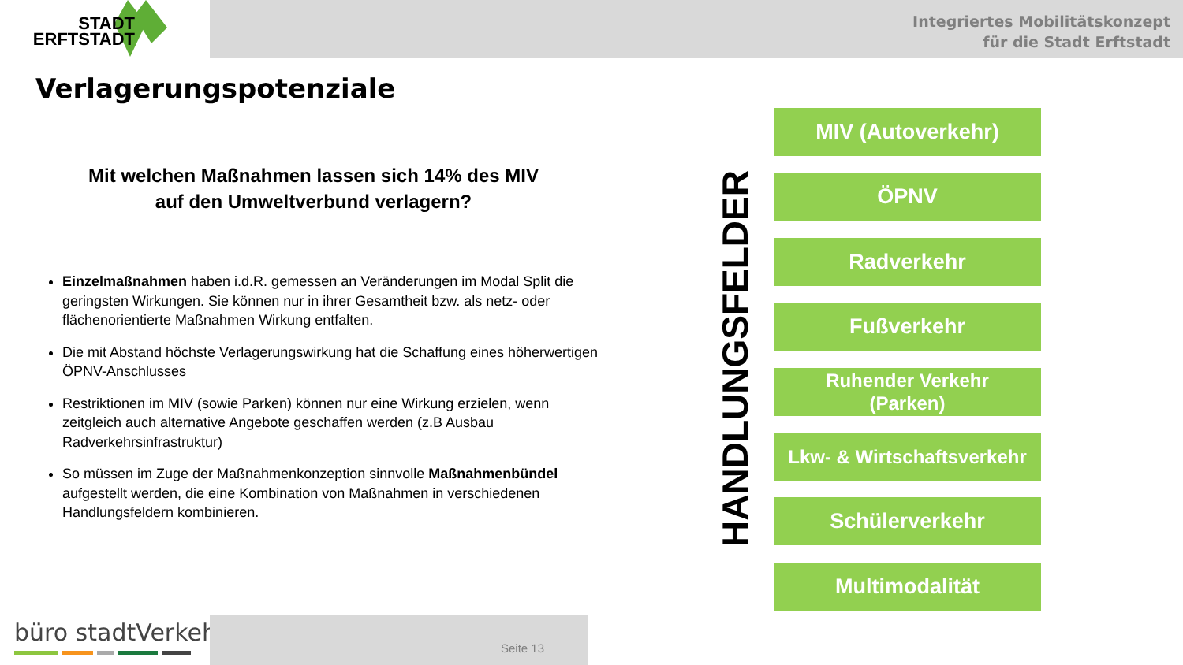Integriertes Mobilitätskonzept
für die Stadt Erftstadt
STADT
ERFTSTADT
Verlagerungspotenziale
Mit welchen Maßnahmen lassen sich 14% des MIV
auf den Umweltverbund verlagern?
Einzelmaßnahmen haben i.d.R. gemessen an Veränderungen im Modal Split die geringsten Wirkungen. Sie können nur in ihrer Gesamtheit bzw. als netz- oder flächenorientierte Maßnahmen Wirkung entfalten.
Die mit Abstand höchste Verlagerungswirkung hat die Schaffung eines höherwertigen ÖPNV-Anschlusses
Restriktionen im MIV (sowie Parken) können nur eine Wirkung erzielen, wenn zeitgleich auch alternative Angebote geschaffen werden (z.B Ausbau Radverkehrsinfrastruktur)
So müssen im Zuge der Maßnahmenkonzeption sinnvolle Maßnahmenbündel aufgestellt werden, die eine Kombination von Maßnahmen in verschiedenen Handlungsfeldern kombinieren.
HANDLUNGSFELDER
MIV (Autoverkehr)
ÖPNV
Radverkehr
Fußverkehr
Ruhender Verkehr
(Parken)
Lkw- & Wirtschaftsverkehr
Schülerverkehr
Multimodalität
büro stadtVerkehr
Seite 13